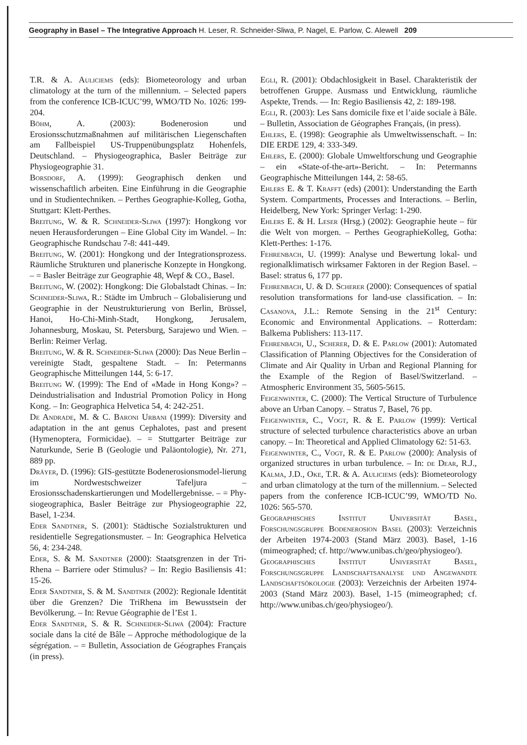Geography in Basel – The Integrative Approach H. Leser, R. Schneider-Sliwa, P. Nagel, E. Parlow, C. Alewell 209
T.R. & A. Auliciems (eds): Biometeorology and urban climatology at the turn of the millennium. – Selected papers from the conference ICB-ICUC’99, WMO/TD No. 1026: 199-204.
Böhm, A. (2003): Bodenerosion und Erosionsschutzmaßnahmen auf militärischen Liegenschaften am Fallbeispiel US-Truppenübungsplatz Hohenfels, Deutschland. – Physiogeographica, Basler Beiträge zur Physiogeographie 31.
Borsdorf, A. (1999): Geographisch denken und wissenschaftlich arbeiten. Eine Einführung in die Geographie und in Studientechniken. – Perthes Geographie-Kolleg, Gotha, Stuttgart: Klett-Perthes.
Breitung, W. & R. Schneider-Sliwa (1997): Hongkong vor neuen Herausforderungen – Eine Global City im Wandel. – In: Geographische Rundschau 7-8: 441-449.
Breitung, W. (2001): Hongkong und der Integrationsprozess. Räumliche Strukturen und planerische Konzepte in Hongkong. – = Basler Beiträge zur Geographie 48, Wepf & CO., Basel.
Breitung, W. (2002): Hongkong: Die Globalstadt Chinas. – In: Schneider-Sliwa, R.: Städte im Umbruch – Globalisierung und Geographie in der Neustrukturierung von Berlin, Brüssel, Hanoi, Ho-Chi-Minh-Stadt, Hongkong, Jerusalem, Johannesburg, Moskau, St. Petersburg, Sarajewo und Wien. – Berlin: Reimer Verlag.
Breitung, W. & R. Schneider-Sliwa (2000): Das Neue Berlin – vereinigte Stadt, gespaltene Stadt. – In: Petermanns Geographische Mitteilungen 144, 5: 6-17.
Breitung W. (1999): The End of «Made in Hong Kong»? – Deindustrialisation and Industrial Promotion Policy in Hong Kong. – In: Geographica Helvetica 54, 4: 242-251.
De Andrade, M. & C. Baroni Urbani (1999): Diversity and adaptation in the ant genus Cephalotes, past and present (Hymenoptera, Formicidae). – = Stuttgarter Beiträge zur Naturkunde, Serie B (Geologie und Paläontologie), Nr. 271, 889 pp.
Dräyer, D. (1996): GIS-gestützte Bodenerosionsmodel-lierung im Nordwestschweizer Tafeljura – Erosionsschadenskartierungen und Modellergebnisse. – = Phy-siogeographica, Basler Beiträge zur Physiogeographie 22, Basel, 1-234.
Eder Sandtner, S. (2001): Städtische Sozialstrukturen und residentielle Segregationsmuster. – In: Geographica Helvetica 56, 4: 234-248.
Eder, S. & M. Sandtner (2000): Staatsgrenzen in der Tri-Rhena – Barriere oder Stimulus? – In: Regio Basiliensis 41: 15-26.
Eder Sandtner, S. & M. Sandtner (2002): Regionale Identität über die Grenzen? Die TriRhena im Bewusstsein der Bevölkerung. – In: Revue Géographie de l’Est 1.
Eder Sandtner, S. & R. Schneider-Sliwa (2004): Fracture sociale dans la cité de Bâle – Approche méthodologique de la ségrégation. – = Bulletin, Association de Géographes Français (in press).
Egli, R. (2001): Obdachlosigkeit in Basel. Charakteristik der betroffenen Gruppe. Ausmass und Entwicklung, räumliche Aspekte, Trends. — In: Regio Basiliensis 42, 2: 189-198.
Egli, R. (2003): Les Sans domicile fixe et l’aide sociale à Bâle. – Bulletin, Association de Géographes Français, (in press).
Ehlers, E. (1998): Geographie als Umweltwissenschaft. – In: DIE ERDE 129, 4: 333-349.
Ehlers, E. (2000): Globale Umweltforschung und Geographie – ein «State-of-the-art»-Bericht. – In: Petermanns Geographische Mitteilungen 144, 2: 58-65.
Ehlers E. & T. Krafft (eds) (2001): Understanding the Earth System. Compartments, Processes and Interactions. – Berlin, Heidelberg, New York: Springer Verlag: 1-290.
Ehlers E. & H. Leser (Hrsg.) (2002): Geographie heute – für die Welt von morgen. – Perthes GeographieKolleg, Gotha: Klett-Perthes: 1-176.
Fehrenbach, U. (1999): Analyse und Bewertung lokal- und regionalklimatisch wirksamer Faktoren in der Region Basel. – Basel: stratus 6, 177 pp.
Fehrenbach, U. & D. Scherer (2000): Consequences of spatial resolution transformations for land-use classification. – In: Casanova, J.L.: Remote Sensing in the 21<sup>st</sup> Century: Economic and Environmental Applications. – Rotterdam: Balkema Publishers: 113-117.
Fehrenbach, U., Scherer, D. & E. Parlow (2001): Automated Classification of Planning Objectives for the Consideration of Climate and Air Quality in Urban and Regional Planning for the Example of the Region of Basel/Switzerland. – Atmospheric Environment 35, 5605-5615.
Feigenwinter, C. (2000): The Vertical Structure of Turbulence above an Urban Canopy. – Stratus 7, Basel, 76 pp.
Feigenwinter, C., Vogt, R. & E. Parlow (1999): Vertical structure of selected turbulence characteristics above an urban canopy. – In: Theoretical and Applied Climatology 62: 51-63.
Feigenwinter, C., Vogt, R. & E. Parlow (2000): Analysis of organized structures in urban turbulence. – In: de Dear, R.J., Kalma, J.D., Oke, T.R. & A. Auliciems (eds): Biometeorology and urban climatology at the turn of the millennium. – Selected papers from the conference ICB-ICUC’99, WMO/TD No. 1026: 565-570.
Geographisches Institut Universität Basel, Forschungsgruppe Bodenerosion Basel (2003): Verzeichnis der Arbeiten 1974-2003 (Stand März 2003). Basel, 1-16 (mimeographed; cf. http://www.unibas.ch/geo/physiogeo/).
Geographisches Institut Universität Basel, Forschungsgruppe Landschaftsanalyse und Angewandte Landschaftsökologie (2003): Verzeichnis der Arbeiten 1974-2003 (Stand März 2003). Basel, 1-15 (mimeographed; cf. http://www.unibas.ch/geo/physiogeo/).